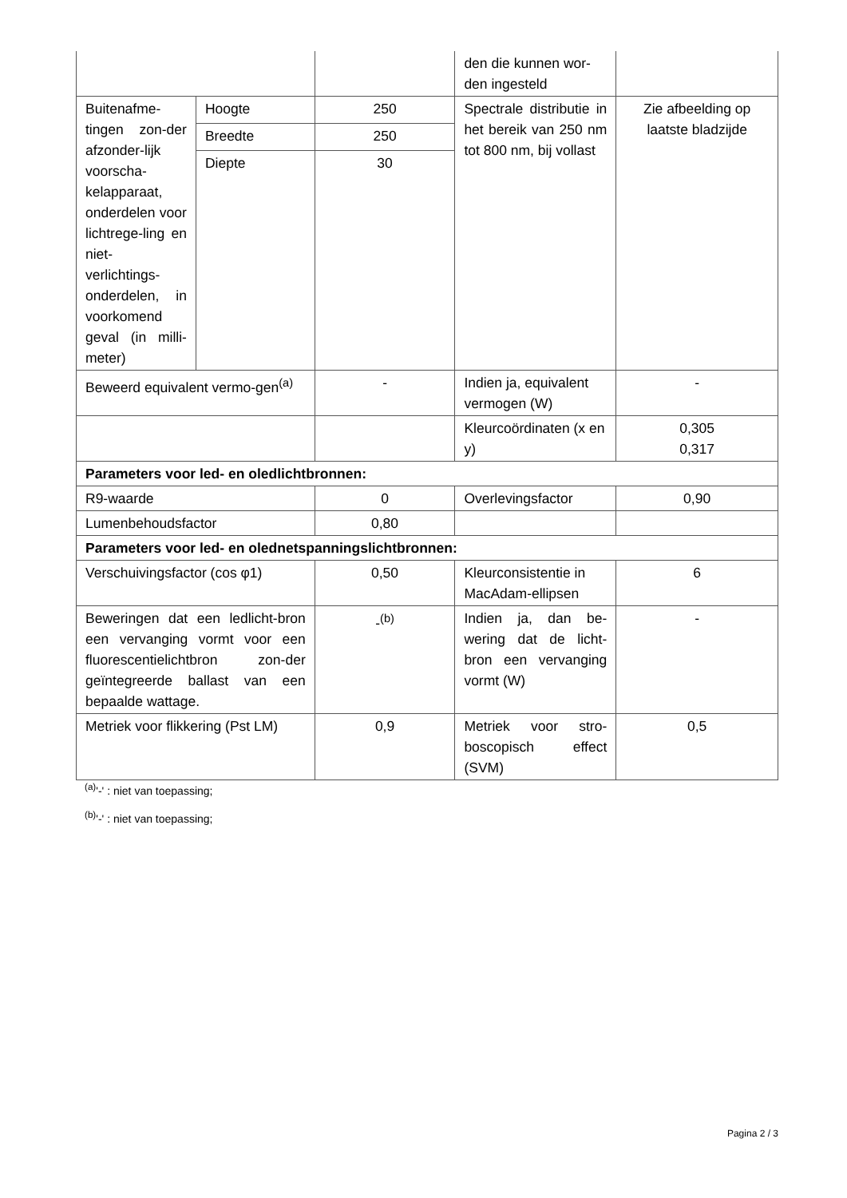| | | | den die kunnen wor-den ingesteld | |
| Buitenafme-tingen zon-der afzonder-lijk voorscha-kelapparaat, onderdelen voor lichtrege-ling en niet-verlichtings-onderdelen, in voorkomend geval (in milli-meter) | Hoogte | 250 | Spectrale distributie in het bereik van 250 nm tot 800 nm, bij vollast | Zie afbeelding op laatste bladzijde |
| | Breedte | 250 | | |
| | Diepte | 30 | | |
| Beweerd equivalent vermo-gen<sup>(a)</sup> | | - | Indien ja, equivalent vermogen (W) | - |
| | | | Kleurcoördinaten (x en y) | 0,305 0,317 |
| Parameters voor led- en oledlichtbronnen: | | | | |
| R9-waarde | | 0 | Overlevingsfactor | 0,90 |
| Lumenbehoudsfactor | | 0,80 | | |
| Parameters voor led- en olednetspanningslichtbronnen: | | | | |
| Verschuivingsfactor (cos φ1) | | 0,50 | Kleurconsistentie in MacAdam-ellipsen | 6 |
| Beweringen dat een ledlicht-bron een vervanging vormt voor een fluorescentielichtbron zon-der geïntegreerde ballast van een bepaalde wattage. | | -<sup>(b)</sup> | Indien ja, dan be-wering dat de licht-bron een vervanging vormt (W) | - |
| Metriek voor flikkering (Pst LM) | | 0,9 | Metriek voor stro-boscopisch effect (SVM) | 0,5 |
<sup>(a)</sup> '-' : niet van toepassing;
<sup>(b)</sup> '-' : niet van toepassing;
Pagina 2 / 3